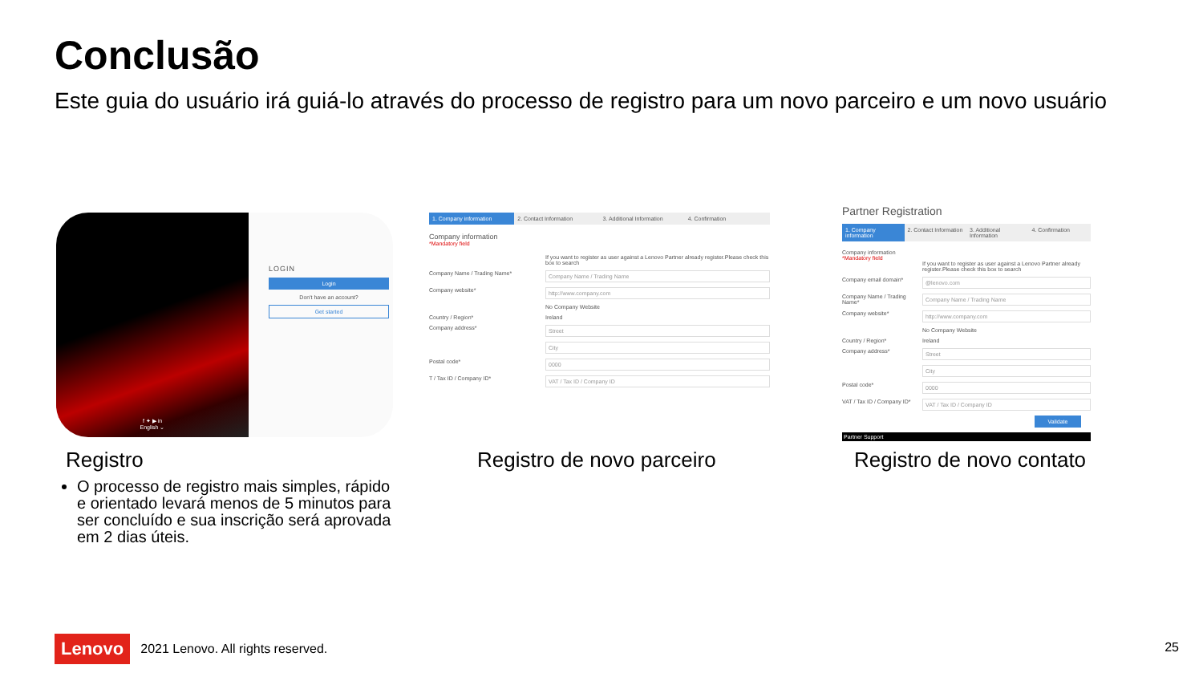Conclusão
Este guia do usuário irá guiá-lo através do processo de registro para um novo parceiro e um novo usuário
f ✦ ▶ in
English ⌄
LOGIN
Login
Don't have an account?
Get started
1. Company information 2. Contact Information 3. Additional Information 4. Confirmation
Company information
*Mandatory field
If you want to register as user against a Lenovo Partner already register.Please check this box to search
Company Name / Trading Name* Company Name / Trading Name
Company website* http://www.company.com
No Company Website
Country / Region* Ireland
Company address* Street
City
Postal code* 0000
T / Tax ID / Company ID* VAT / Tax ID / Company ID
Partner Registration
1. Company information 2. Contact Information 3. Additional Information 4. Confirmation
Company information
*Mandatory field
If you want to register as user against a Lenovo Partner already register.Please check this box to search
Company email domain* @lenovo.com
Company Name / Trading Name* Company Name / Trading Name
Company website* http://www.company.com
No Company Website
Country / Region* Ireland
Company address* Street
City
Postal code* 0000
VAT / Tax ID / Company ID* VAT / Tax ID / Company ID
Validate
Partner Support
Registro Registro de novo parceiro Registro de novo contato
O processo de registro mais simples, rápido e orientado levará menos de 5 minutos para ser concluído e sua inscrição será aprovada em 2 dias úteis.
Lenovo 2021 Lenovo. All rights reserved.
25